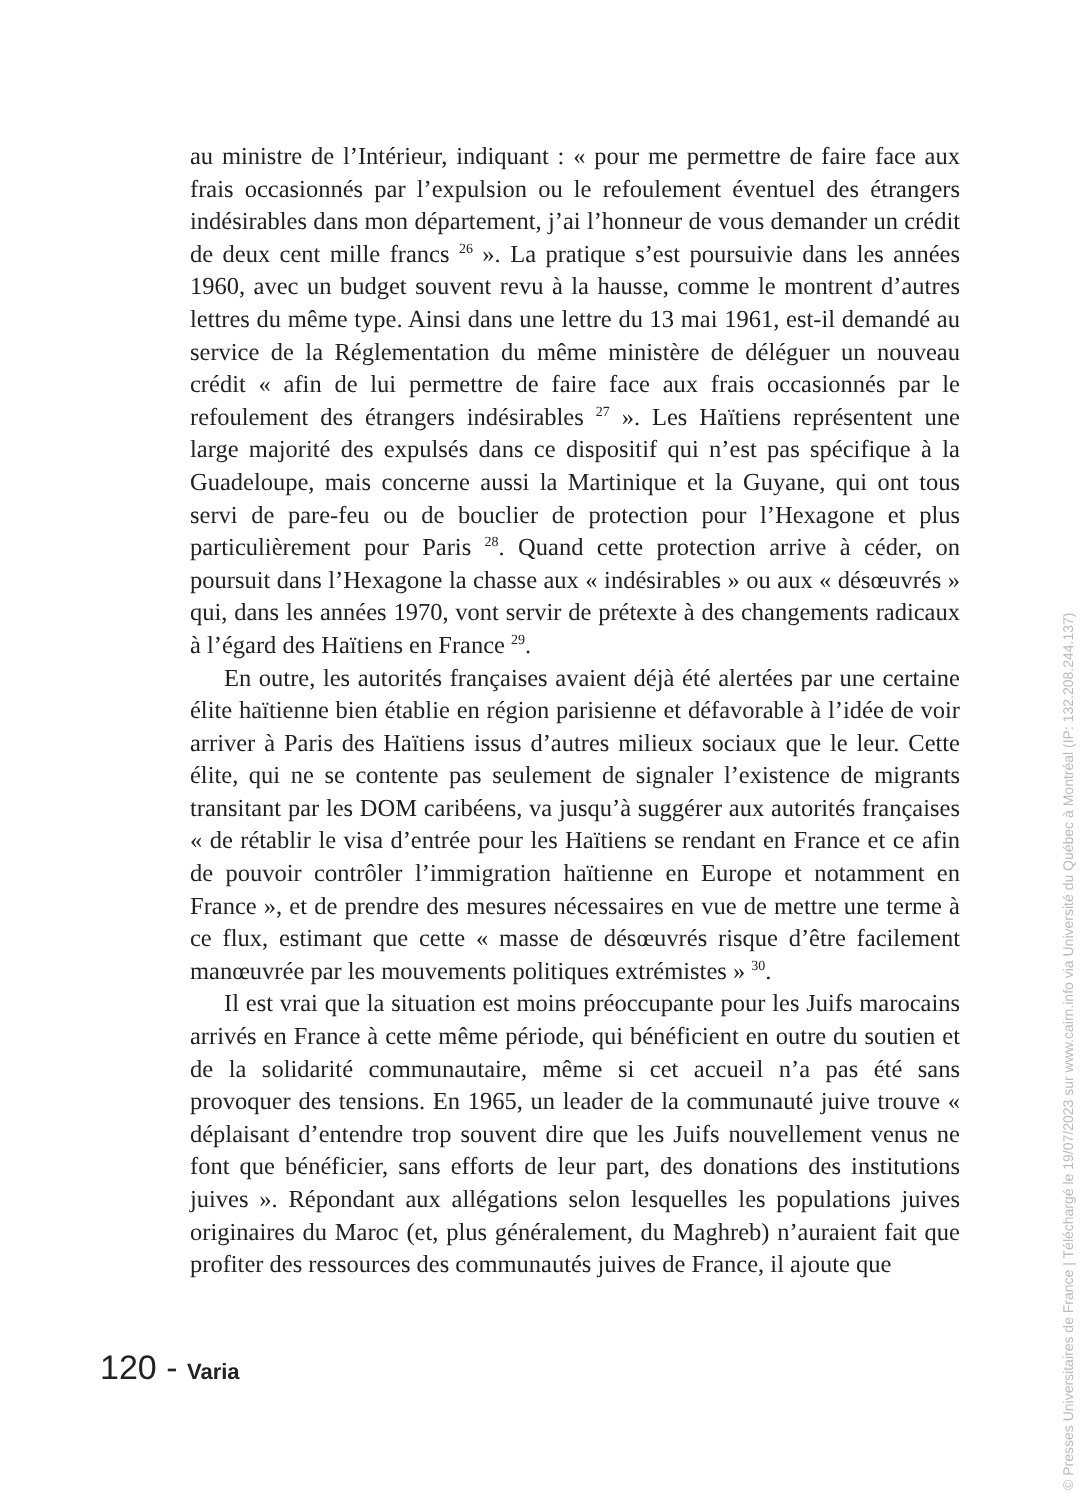au ministre de l’Intérieur, indiquant : « pour me permettre de faire face aux frais occasionnés par l’expulsion ou le refoulement éventuel des étrangers indésirables dans mon département, j’ai l’honneur de vous demander un crédit de deux cent mille francs <sup>26</sup> ». La pratique s’est poursuivie dans les années 1960, avec un budget souvent revu à la hausse, comme le montrent d’autres lettres du même type. Ainsi dans une lettre du 13 mai 1961, est-il demandé au service de la Réglementation du même ministère de déléguer un nouveau crédit « afin de lui permettre de faire face aux frais occasionnés par le refoulement des étrangers indésirables <sup>27</sup> ». Les Haïtiens représentent une large majorité des expulsés dans ce dispositif qui n’est pas spécifique à la Guadeloupe, mais concerne aussi la Martinique et la Guyane, qui ont tous servi de pare-feu ou de bouclier de protection pour l’Hexagone et plus particulièrement pour Paris <sup>28</sup>. Quand cette protection arrive à céder, on poursuit dans l’Hexagone la chasse aux « indésirables » ou aux « désœuvrés » qui, dans les années 1970, vont servir de prétexte à des changements radicaux à l’égard des Haïtiens en France <sup>29</sup>.
En outre, les autorités françaises avaient déjà été alertées par une certaine élite haïtienne bien établie en région parisienne et défavorable à l’idée de voir arriver à Paris des Haïtiens issus d’autres milieux sociaux que le leur. Cette élite, qui ne se contente pas seulement de signaler l’existence de migrants transitant par les DOM caribéens, va jusqu’à suggérer aux autorités françaises « de rétablir le visa d’entrée pour les Haïtiens se rendant en France et ce afin de pouvoir contrôler l’immigration haïtienne en Europe et notamment en France », et de prendre des mesures nécessaires en vue de mettre une terme à ce flux, estimant que cette « masse de désœuvrés risque d’être facilement manœuvrée par les mouvements politiques extrémistes » <sup>30</sup>.
Il est vrai que la situation est moins préoccupante pour les Juifs marocains arrivés en France à cette même période, qui bénéficient en outre du soutien et de la solidarité communautaire, même si cet accueil n’a pas été sans provoquer des tensions. En 1965, un leader de la communauté juive trouve « déplaisant d’entendre trop souvent dire que les Juifs nouvellement venus ne font que bénéficier, sans efforts de leur part, des donations des institutions juives ». Répondant aux allégations selon lesquelles les populations juives originaires du Maroc (et, plus généralement, du Maghreb) n’auraient fait que profiter des ressources des communautés juives de France, il ajoute que
120 - Varia
© Presses Universitaires de France | Téléchargé le 19/07/2023 sur www.cairn.info via Université du Québec à Montréal (IP: 132.208.244.137)